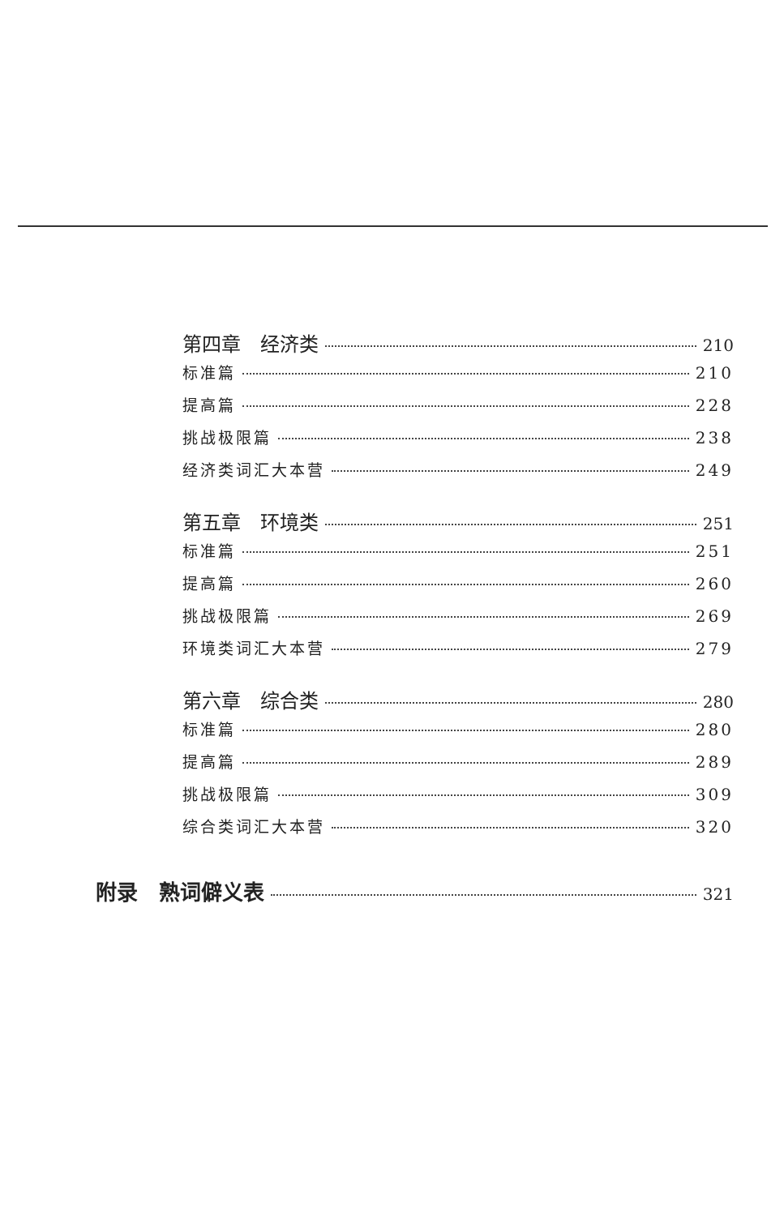第四章　经济类 210
标准篇 210
提高篇 228
挑战极限篇 238
经济类词汇大本营 249
第五章　环境类 251
标准篇 251
提高篇 260
挑战极限篇 269
环境类词汇大本营 279
第六章　综合类 280
标准篇 280
提高篇 289
挑战极限篇 309
综合类词汇大本营 320
附录　熟词僻义表 321